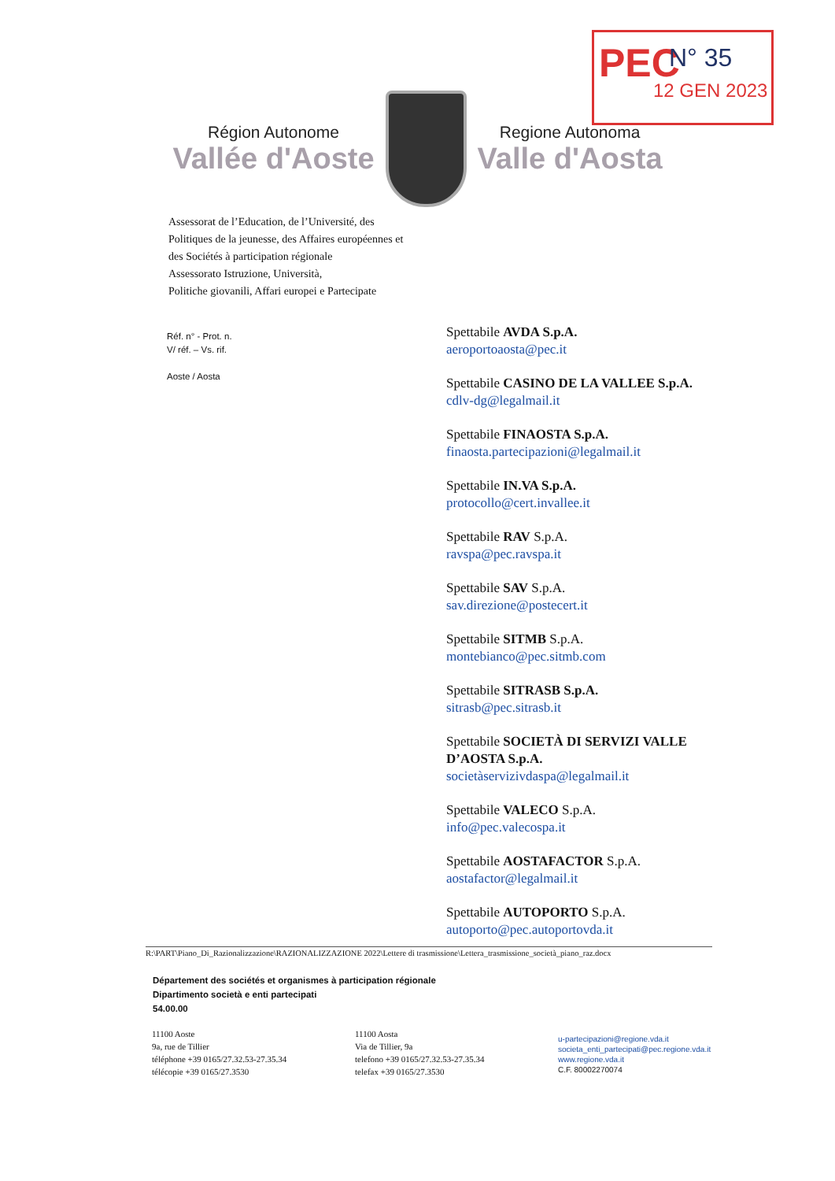PEC N° 35
12 GEN 2023
Région Autonome
Vallée d'Aoste
Regione Autonoma
Valle d'Aosta
Assessorat de l’Education, de l’Université, des
Politiques de la jeunesse, des Affaires européennes et
des Sociétés à participation régionale
Assessorato Istruzione, Università,
Politiche giovanili, Affari europei e Partecipate
Réf. n° - Prot. n.
V/ réf. – Vs. rif.
Aoste / Aosta
Spettabile AVDA S.p.A.
aeroportoaosta@pec.it
Spettabile CASINO DE LA VALLEE S.p.A.
cdlv-dg@legalmail.it
Spettabile FINAOSTA S.p.A.
finaosta.partecipazioni@legalmail.it
Spettabile IN.VA S.p.A.
protocollo@cert.invallee.it
Spettabile RAV S.p.A.
ravspa@pec.ravspa.it
Spettabile SAV S.p.A.
sav.direzione@postecert.it
Spettabile SITMB S.p.A.
montebianco@pec.sitmb.com
Spettabile SITRASB S.p.A.
sitrasb@pec.sitrasb.it
Spettabile SOCIETÀ DI SERVIZI VALLE D’AOSTA S.p.A.
societàservizivdaspa@legalmail.it
Spettabile VALECO S.p.A.
info@pec.valecospa.it
Spettabile AOSTAFACTOR S.p.A.
aostafactor@legalmail.it
Spettabile AUTOPORTO S.p.A.
autoporto@pec.autoportovda.it
R:\PART\Piano_Di_Razionalizzazione\RAZIONALIZZAZIONE 2022\Lettere di trasmissione\Lettera_trasmissione_società_piano_raz.docx
Département des sociétés et organismes à participation régionale
Dipartimento società e enti partecipati
54.00.00
11100 Aoste
9a, rue de Tillier
téléphone +39 0165/27.32.53-27.35.34
télécopie +39 0165/27.3530
11100 Aosta
Via de Tillier, 9a
telefono +39 0165/27.32.53-27.35.34
telefax +39 0165/27.3530
u-partecipazioni@regione.vda.it
societa_enti_partecipati@pec.regione.vda.it
www.regione.vda.it
C.F. 80002270074